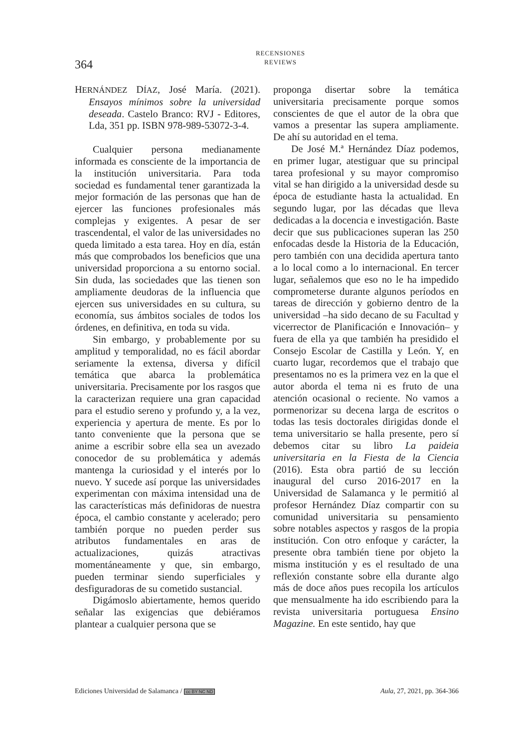364
RECENSIONES
REVIEWS
HERNÁNDEZ DÍAZ, José María. (2021). Ensayos mínimos sobre la universidad deseada. Castelo Branco: RVJ - Editores, Lda, 351 pp. ISBN 978-989-53072-3-4.
Cualquier persona medianamente informada es consciente de la importancia de la institución universitaria. Para toda sociedad es fundamental tener garantizada la mejor formación de las personas que han de ejercer las funciones profesionales más complejas y exigentes. A pesar de ser trascendental, el valor de las universidades no queda limitado a esta tarea. Hoy en día, están más que comprobados los beneficios que una universidad proporciona a su entorno social. Sin duda, las sociedades que las tienen son ampliamente deudoras de la influencia que ejercen sus universidades en su cultura, su economía, sus ámbitos sociales de todos los órdenes, en definitiva, en toda su vida.
Sin embargo, y probablemente por su amplitud y temporalidad, no es fácil abordar seriamente la extensa, diversa y difícil temática que abarca la problemática universitaria. Precisamente por los rasgos que la caracterizan requiere una gran capacidad para el estudio sereno y profundo y, a la vez, experiencia y apertura de mente. Es por lo tanto conveniente que la persona que se anime a escribir sobre ella sea un avezado conocedor de su problemática y además mantenga la curiosidad y el interés por lo nuevo. Y sucede así porque las universidades experimentan con máxima intensidad una de las características más definidoras de nuestra época, el cambio constante y acelerado; pero también porque no pueden perder sus atributos fundamentales en aras de actualizaciones, quizás atractivas momentáneamente y que, sin embargo, pueden terminar siendo superficiales y desfiguradoras de su cometido sustancial.
Digámoslo abiertamente, hemos querido señalar las exigencias que debiéramos plantear a cualquier persona que se
proponga disertar sobre la temática universitaria precisamente porque somos conscientes de que el autor de la obra que vamos a presentar las supera ampliamente. De ahí su autoridad en el tema.
De José M.ª Hernández Díaz podemos, en primer lugar, atestiguar que su principal tarea profesional y su mayor compromiso vital se han dirigido a la universidad desde su época de estudiante hasta la actualidad. En segundo lugar, por las décadas que lleva dedicadas a la docencia e investigación. Baste decir que sus publicaciones superan las 250 enfocadas desde la Historia de la Educación, pero también con una decidida apertura tanto a lo local como a lo internacional. En tercer lugar, señalemos que eso no le ha impedido comprometerse durante algunos períodos en tareas de dirección y gobierno dentro de la universidad –ha sido decano de su Facultad y vicerrector de Planificación e Innovación– y fuera de ella ya que también ha presidido el Consejo Escolar de Castilla y León. Y, en cuarto lugar, recordemos que el trabajo que presentamos no es la primera vez en la que el autor aborda el tema ni es fruto de una atención ocasional o reciente. No vamos a pormenorizar su decena larga de escritos o todas las tesis doctorales dirigidas donde el tema universitario se halla presente, pero sí debemos citar su libro La paideia universitaria en la Fiesta de la Ciencia (2016). Esta obra partió de su lección inaugural del curso 2016-2017 en la Universidad de Salamanca y le permitió al profesor Hernández Díaz compartir con su comunidad universitaria su pensamiento sobre notables aspectos y rasgos de la propia institución. Con otro enfoque y carácter, la presente obra también tiene por objeto la misma institución y es el resultado de una reflexión constante sobre ella durante algo más de doce años pues recopila los artículos que mensualmente ha ido escribiendo para la revista universitaria portuguesa Ensino Magazine. En este sentido, hay que
Ediciones Universidad de Salamanca / cc BY NC ND Aula, 27, 2021, pp. 364-366